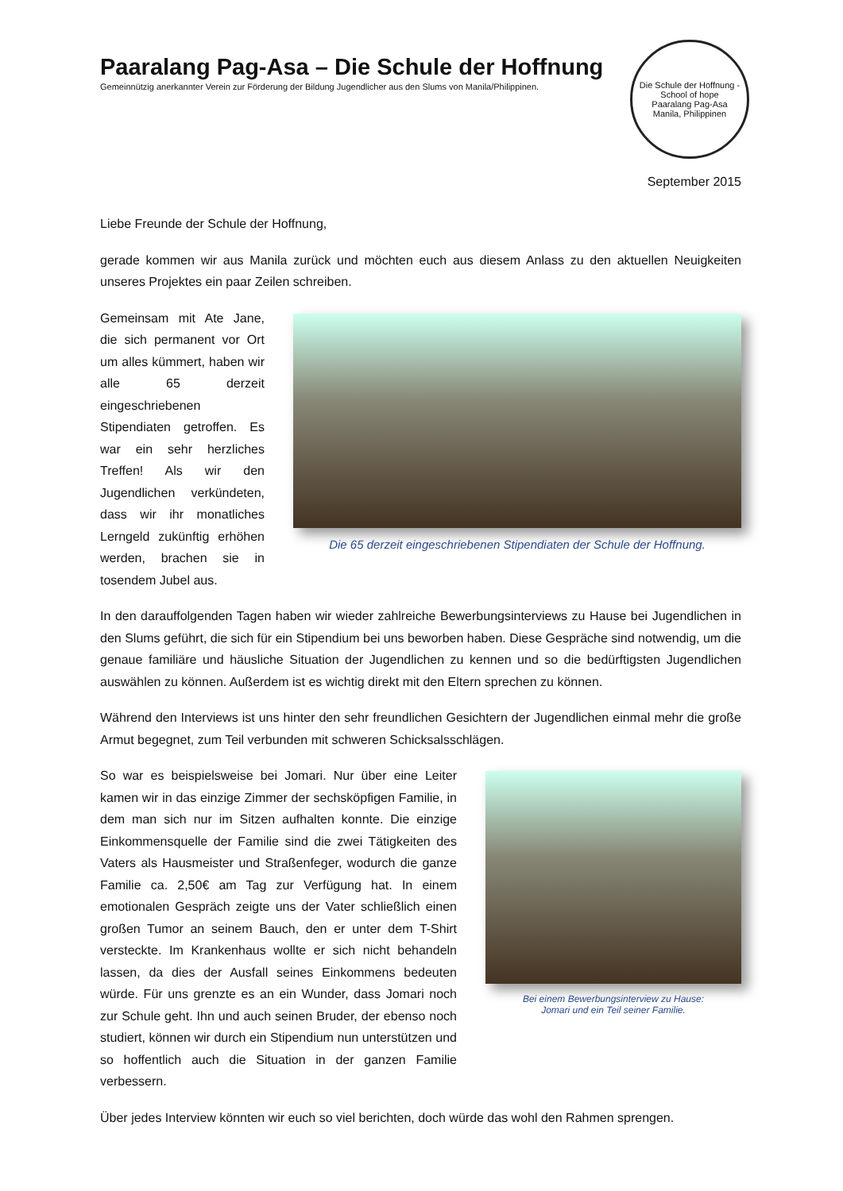Paaralang Pag-Asa – Die Schule der Hoffnung
Gemeinnützig anerkannter Verein zur Förderung der Bildung Jugendlicher aus den Slums von Manila/Philippinen.
Die Schule der Hoffnung - School of hope
Paaralang Pag-Asa
Manila, Philippinen
September 2015
Liebe Freunde der Schule der Hoffnung,
gerade kommen wir aus Manila zurück und möchten euch aus diesem Anlass zu den aktuellen Neuigkeiten unseres Projektes ein paar Zeilen schreiben.
Gemeinsam mit Ate Jane, die sich permanent vor Ort um alles kümmert, haben wir alle 65 derzeit eingeschriebenen Stipendiaten getroffen. Es war ein sehr herzliches Treffen! Als wir den Jugendlichen verkündeten, dass wir ihr monatliches Lerngeld zukünftig erhöhen werden, brachen sie in tosendem Jubel aus.
Die 65 derzeit eingeschriebenen Stipendiaten der Schule der Hoffnung.
In den darauffolgenden Tagen haben wir wieder zahlreiche Bewerbungsinterviews zu Hause bei Jugendlichen in den Slums geführt, die sich für ein Stipendium bei uns beworben haben. Diese Gespräche sind notwendig, um die genaue familiäre und häusliche Situation der Jugendlichen zu kennen und so die bedürftigsten Jugendlichen auswählen zu können. Außerdem ist es wichtig direkt mit den Eltern sprechen zu können.
Während den Interviews ist uns hinter den sehr freundlichen Gesichtern der Jugendlichen einmal mehr die große Armut begegnet, zum Teil verbunden mit schweren Schicksalsschlägen.
So war es beispielsweise bei Jomari. Nur über eine Leiter kamen wir in das einzige Zimmer der sechsköpfigen Familie, in dem man sich nur im Sitzen aufhalten konnte. Die einzige Einkommensquelle der Familie sind die zwei Tätigkeiten des Vaters als Hausmeister und Straßenfeger, wodurch die ganze Familie ca. 2,50€ am Tag zur Verfügung hat. In einem emotionalen Gespräch zeigte uns der Vater schließlich einen großen Tumor an seinem Bauch, den er unter dem T-Shirt versteckte. Im Krankenhaus wollte er sich nicht behandeln lassen, da dies der Ausfall seines Einkommens bedeuten würde. Für uns grenzte es an ein Wunder, dass Jomari noch zur Schule geht. Ihn und auch seinen Bruder, der ebenso noch studiert, können wir durch ein Stipendium nun unterstützen und so hoffentlich auch die Situation in der ganzen Familie verbessern.
Bei einem Bewerbungsinterview zu Hause:
Jomari und ein Teil seiner Familie.
Über jedes Interview könnten wir euch so viel berichten, doch würde das wohl den Rahmen sprengen.